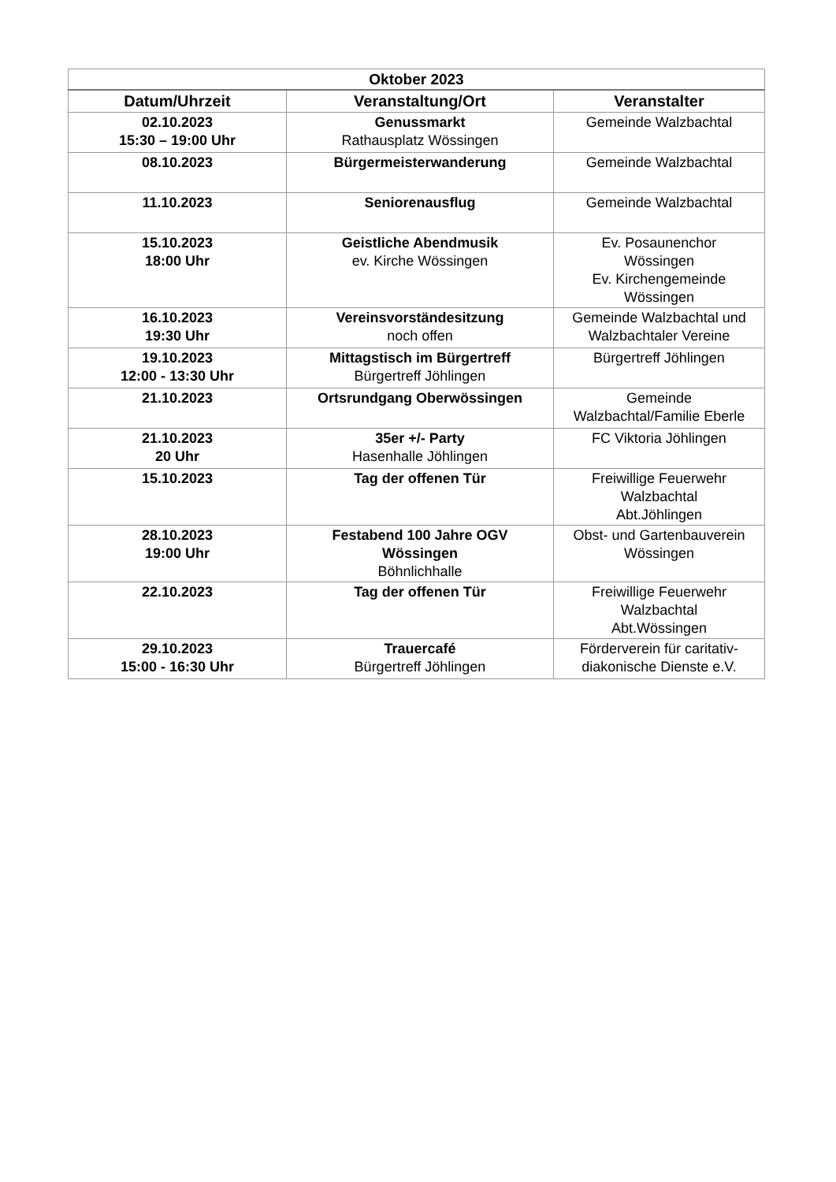| Oktober 2023 | | |
| --- | --- | --- |
| Datum/Uhrzeit | Veranstaltung/Ort | Veranstalter |
| 02.10.2023 15:30 – 19:00 Uhr | Genussmarkt Rathausplatz Wössingen | Gemeinde Walzbachtal |
| 08.10.2023 | Bürgermeisterwanderung | Gemeinde Walzbachtal |
| 11.10.2023 | Seniorenausflug | Gemeinde Walzbachtal |
| 15.10.2023 18:00 Uhr | Geistliche Abendmusik ev. Kirche Wössingen | Ev. Posaunenchor Wössingen Ev. Kirchengemeinde Wössingen |
| 16.10.2023 19:30 Uhr | Vereinsvorständesitzung noch offen | Gemeinde Walzbachtal und Walzbachtaler Vereine |
| 19.10.2023 12:00 - 13:30 Uhr | Mittagstisch im Bürgertreff Bürgertreff Jöhlingen | Bürgertreff Jöhlingen |
| 21.10.2023 | Ortsrundgang Oberwössingen | Gemeinde Walzbachtal/Familie Eberle |
| 21.10.2023 20 Uhr | 35er +/- Party Hasenhalle Jöhlingen | FC Viktoria Jöhlingen |
| 15.10.2023 | Tag der offenen Tür | Freiwillige Feuerwehr Walzbachtal Abt.Jöhlingen |
| 28.10.2023 19:00 Uhr | Festabend 100 Jahre OGV Wössingen Böhnlichhalle | Obst- und Gartenbauverein Wössingen |
| 22.10.2023 | Tag der offenen Tür | Freiwillige Feuerwehr Walzbachtal Abt.Wössingen |
| 29.10.2023 15:00 - 16:30 Uhr | Trauercafé Bürgertreff Jöhlingen | Förderverein für caritativ- diakonische Dienste e.V. |